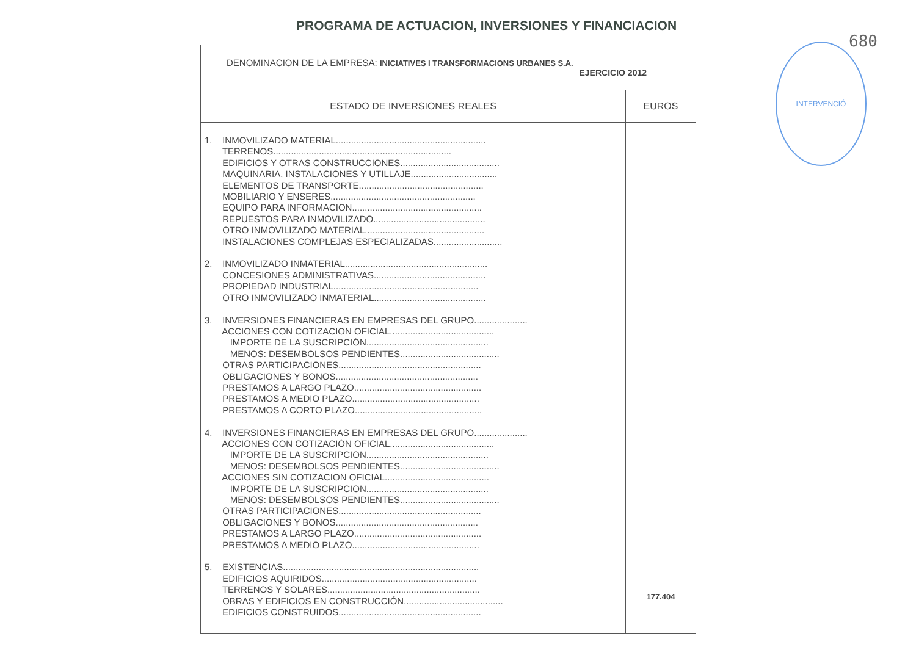PROGRAMA DE ACTUACION, INVERSIONES Y FINANCIACION
680
INTERVENCIÓ
DENOMINACION DE LA EMPRESA: INICIATIVES I TRANSFORMACIONS URBANES S.A.
EJERCICIO 2012
| ESTADO DE INVERSIONES REALES | EUROS |
| --- | --- |
| 1. INMOVILIZADO MATERIAL........................................................... TERRENOS...................................................................... EDIFICIOS Y OTRAS CONSTRUCCIONES....................................... MAQUINARIA, INSTALACIONES Y UTILLAJE.................................. ELEMENTOS DE TRANSPORTE................................................. MOBILIARIO Y ENSERES......................................................... EQUIPO PARA INFORMACION................................................... REPUESTOS PARA INMOVILIZADO............................................ OTRO INMOVILIZADO MATERIAL............................................... INSTALACIONES COMPLEJAS ESPECIALIZADAS........................... 2. INMOVILIZADO INMATERIAL........................................................ CONCESIONES ADMINISTRATIVAS............................................ PROPIEDAD INDUSTRIAL......................................................... OTRO INMOVILIZADO INMATERIAL............................................ 3. INVERSIONES FINANCIERAS EN EMPRESAS DEL GRUPO..................... ACCIONES CON COTIZACION OFICIAL......................................... IMPORTE DE LA SUSCRIPCIÓN................................................ MENOS: DESEMBOLSOS PENDIENTES....................................... OTRAS PARTICIPACIONES........................................................ OBLIGACIONES Y BONOS........................................................ PRESTAMOS A LARGO PLAZO.................................................. PRESTAMOS A MEDIO PLAZO.................................................. PRESTAMOS A CORTO PLAZO.................................................. 4. INVERSIONES FINANCIERAS EN EMPRESAS DEL GRUPO..................... ACCIONES CON COTIZACIÓN OFICIAL......................................... IMPORTE DE LA SUSCRIPCION................................................ MENOS: DESEMBOLSOS PENDIENTES....................................... ACCIONES SIN COTIZACION OFICIAL......................................... IMPORTE DE LA SUSCRIPCION................................................ MENOS: DESEMBOLSOS PENDIENTES....................................... OTRAS PARTICIPACIONES........................................................ OBLIGACIONES Y BONOS........................................................ PRESTAMOS A LARGO PLAZO.................................................. PRESTAMOS A MEDIO PLAZO.................................................. 5. EXISTENCIAS............................................................................. EDIFICIOS AQUIRIDOS............................................................. TERRENOS Y SOLARES............................................................ OBRAS Y EDIFICIOS EN CONSTRUCCIÓN....................................... EDIFICIOS CONSTRUIDOS........................................................ | 177.404 |